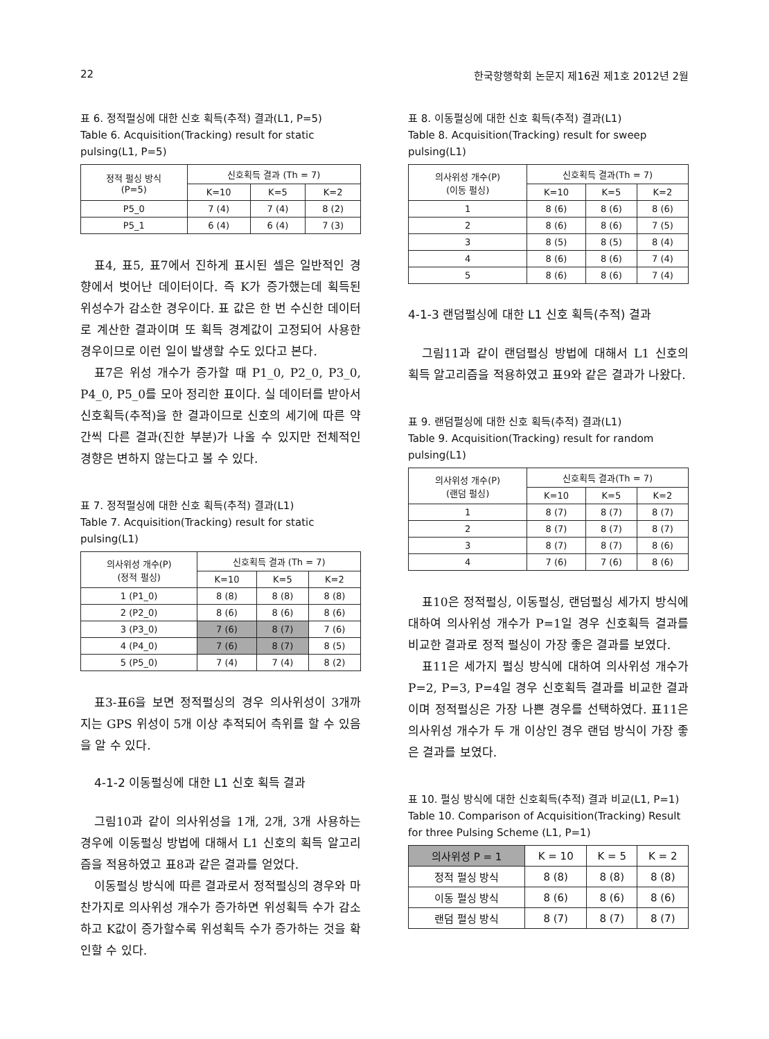22 한국항행학회 논문지 제16권 제1호 2012년 2월
표 6. 정적펄싱에 대한 신호 획득(추적) 결과(L1, P=5)
Table 6. Acquisition(Tracking) result for static pulsing(L1, P=5)
| 정적 펄싱 방식 (P=5) | 신호획득 결과 (Th = 7) | | |
| --- | --- | --- | --- |
| | K=10 | K=5 | K=2 |
| P5_0 | 7 (4) | 7 (4) | 8 (2) |
| P5_1 | 6 (4) | 6 (4) | 7 (3) |
표4, 표5, 표7에서 진하게 표시된 셀은 일반적인 경향에서 벗어난 데이터이다. 즉 K가 증가했는데 획득된 위성수가 감소한 경우이다. 표 값은 한 번 수신한 데이터로 계산한 결과이며 또 획득 경계값이 고정되어 사용한 경우이므로 이런 일이 발생할 수도 있다고 본다.
표7은 위성 개수가 증가할 때 P1_0, P2_0, P3_0, P4_0, P5_0를 모아 정리한 표이다. 실 데이터를 받아서 신호획득(추적)을 한 결과이므로 신호의 세기에 따른 약간씩 다른 결과(진한 부분)가 나올 수 있지만 전체적인 경향은 변하지 않는다고 볼 수 있다.
표 7. 정적펄싱에 대한 신호 획득(추적) 결과(L1)
Table 7. Acquisition(Tracking) result for static pulsing(L1)
| 의사위성 개수(P) (정적 펄싱) | 신호획득 결과 (Th = 7) | | |
| --- | --- | --- | --- |
| | K=10 | K=5 | K=2 |
| 1 (P1_0) | 8 (8) | 8 (8) | 8 (8) |
| 2 (P2_0) | 8 (6) | 8 (6) | 8 (6) |
| 3 (P3_0) | 7 (6) | 8 (7) | 7 (6) |
| 4 (P4_0) | 7 (6) | 8 (7) | 8 (5) |
| 5 (P5_0) | 7 (4) | 7 (4) | 8 (2) |
표3-표6을 보면 정적펄싱의 경우 의사위성이 3개까지는 GPS 위성이 5개 이상 추적되어 측위를 할 수 있음을 알 수 있다.
4-1-2 이동펄싱에 대한 L1 신호 획득 결과
그림10과 같이 의사위성을 1개, 2개, 3개 사용하는 경우에 이동펄싱 방법에 대해서 L1 신호의 획득 알고리즘을 적용하였고 표8과 같은 결과를 얻었다.
이동펄싱 방식에 따른 결과로서 정적펄싱의 경우와 마찬가지로 의사위성 개수가 증가하면 위성획득 수가 감소하고 K값이 증가할수록 위성획득 수가 증가하는 것을 확인할 수 있다.
표 8. 이동펄싱에 대한 신호 획득(추적) 결과(L1)
Table 8. Acquisition(Tracking) result for sweep pulsing(L1)
| 의사위성 개수(P) (이동 펄싱) | 신호획득 결과(Th = 7) | | |
| --- | --- | --- | --- |
| | K=10 | K=5 | K=2 |
| 1 | 8 (6) | 8 (6) | 8 (6) |
| 2 | 8 (6) | 8 (6) | 7 (5) |
| 3 | 8 (5) | 8 (5) | 8 (4) |
| 4 | 8 (6) | 8 (6) | 7 (4) |
| 5 | 8 (6) | 8 (6) | 7 (4) |
4-1-3 랜덤펄싱에 대한 L1 신호 획득(추적) 결과
그림11과 같이 랜덤펄싱 방법에 대해서 L1 신호의 획득 알고리즘을 적용하였고 표9와 같은 결과가 나왔다.
표 9. 랜덤펄싱에 대한 신호 획득(추적) 결과(L1)
Table 9. Acquisition(Tracking) result for random pulsing(L1)
| 의사위성 개수(P) (랜덤 펄싱) | 신호획득 결과(Th = 7) | | |
| --- | --- | --- | --- |
| | K=10 | K=5 | K=2 |
| 1 | 8 (7) | 8 (7) | 8 (7) |
| 2 | 8 (7) | 8 (7) | 8 (7) |
| 3 | 8 (7) | 8 (7) | 8 (6) |
| 4 | 7 (6) | 7 (6) | 8 (6) |
표10은 정적펄싱, 이동펄싱, 랜덤펄싱 세가지 방식에 대하여 의사위성 개수가 P=1일 경우 신호획득 결과를 비교한 결과로 정적 펄싱이 가장 좋은 결과를 보였다.
표11은 세가지 펄싱 방식에 대하여 의사위성 개수가 P=2, P=3, P=4일 경우 신호획득 결과를 비교한 결과이며 정적펄싱은 가장 나쁜 경우를 선택하였다. 표11은 의사위성 개수가 두 개 이상인 경우 랜덤 방식이 가장 좋은 결과를 보였다.
표 10. 펄싱 방식에 대한 신호획득(추적) 결과 비교(L1, P=1)
Table 10. Comparison of Acquisition(Tracking) Result for three Pulsing Scheme (L1, P=1)
| 의사위성 P = 1 | K = 10 | K = 5 | K = 2 |
| --- | --- | --- | --- |
| 정적 펄싱 방식 | 8 (8) | 8 (8) | 8 (8) |
| 이동 펄싱 방식 | 8 (6) | 8 (6) | 8 (6) |
| 랜덤 펄싱 방식 | 8 (7) | 8 (7) | 8 (7) |